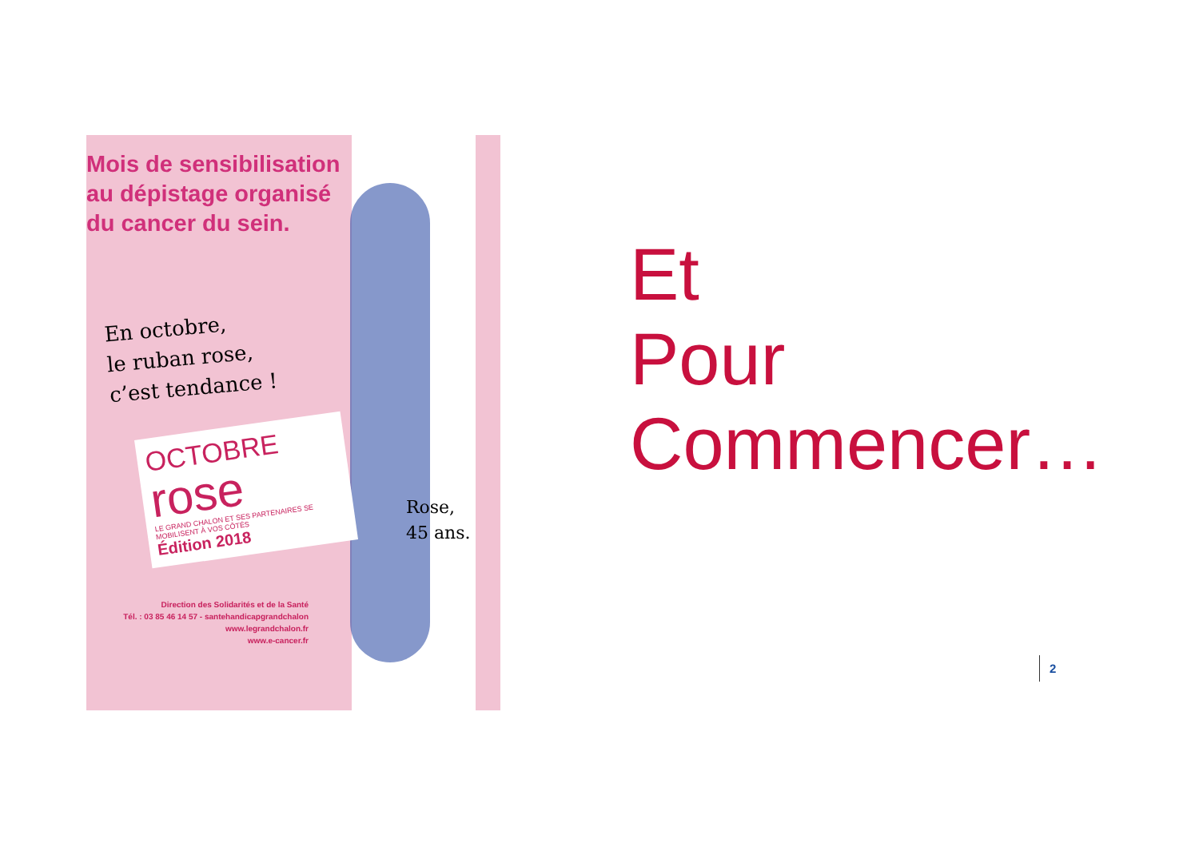Mois de sensibilisation
au dépistage organisé
du cancer du sein.
En octobre,
le ruban rose,
c’est tendance !
OCTOBRE
rose
LE GRAND CHALON ET SES PARTENAIRES SE MOBILISENT À VOS CÔTÉS
Édition 2018
Rose,
45 ans.
Direction des Solidarités et de la Santé
Tél. : 03 85 46 14 57 - santehandicapgrandchalon
www.legrandchalon.fr
www.e-cancer.fr
Et
Pour
Commencer…
2